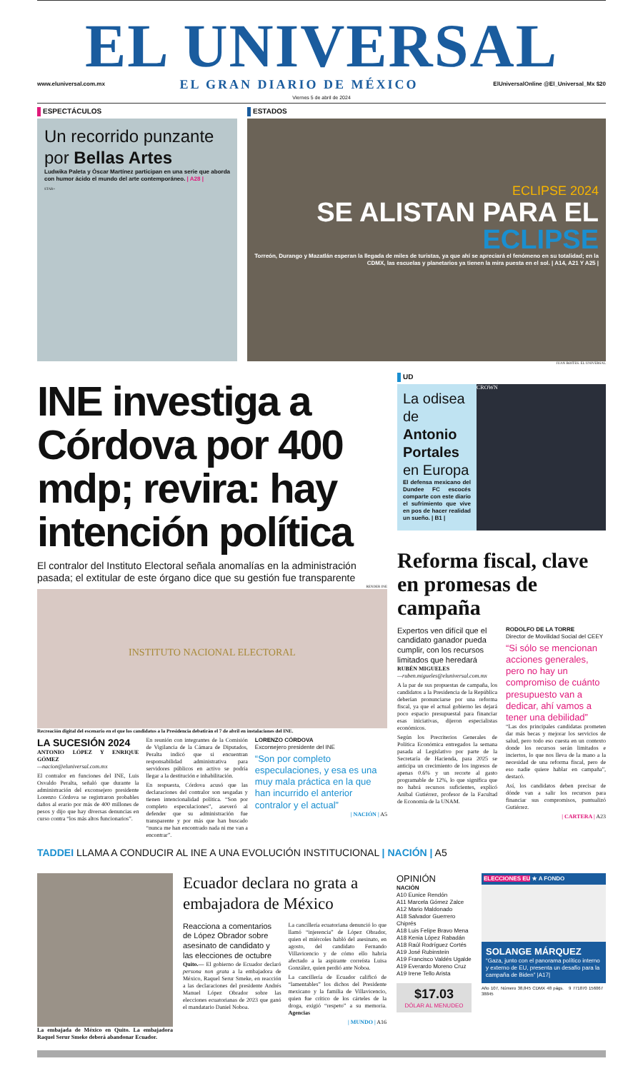EL UNIVERSAL
www.eluniversal.com.mx EL GRAN DIARIO DE MÉXICO ElUniversalOnline @El_Universal_Mx $20
Viernes 5 de abril de 2024
ESPECTÁCULOS
Un recorrido punzante por Bellas Artes
Ludwika Paleta y Óscar Martínez participan en una serie que aborda con humor ácido el mundo del arte contemporáneo. | A28 |
STAR+
ESTADOS
ECLIPSE 2024
SE ALISTAN PARA EL ECLIPSE
Torreón, Durango y Mazatlán esperan la llegada de miles de turistas, ya que ahí se apreciará el fenómeno en su totalidad; en la CDMX, las escuelas y planetarios ya tienen la mira puesta en el sol. | A14, A21 Y A25 |
JUAN BOITES. EL UNIVERSAL
INE investiga a Córdova por 400 mdp; revira: hay intención política
El contralor del Instituto Electoral señala anomalías en la administración pasada; el extitular de este órgano dice que su gestión fue transparente
RENDER INE
INSTITUTO NACIONAL ELECTORAL
Recreación digital del escenario en el que los candidatos a la Presidencia debatirán el 7 de abril en instalaciones del INE.
LA SUCESIÓN 2024
ANTONIO LÓPEZ Y ENRIQUE GÓMEZ
—nacion@eluniversal.com.mx
El contralor en funciones del INE, Luis Osvaldo Peralta, señaló que durante la administración del exconsejero presidente Lorenzo Córdova se registraron probables daños al erario por más de 400 millones de pesos y dijo que hay diversas denuncias en curso contra “los más altos funcionarios”.
En reunión con integrantes de la Comisión de Vigilancia de la Cámara de Diputados, Peralta indicó que si encuentran responsabilidad administrativa para servidores públicos en activo se podría llegar a la destitución e inhabilitación.
En respuesta, Córdova acusó que las declaraciones del contralor son sesgadas y tienen intencionalidad política. “Son por completo especulaciones”, aseveró al defender que su administración fue transparente y por más que han buscado “nunca me han encontrado nada ni me van a encontrar”.
LORENZO CÓRDOVA
Exconsejero presidente del INE
“Son por completo especulaciones, y esa es una muy mala práctica en la que han incurrido el anterior contralor y el actual”
| NACIÓN | A5
UD
La odisea de Antonio Portales en Europa
El defensa mexicano del Dundee FC escocés comparte con este diario el sufrimiento que vive en pos de hacer realidad un sueño. | B1 |
CROWN
Reforma fiscal, clave en promesas de campaña
Expertos ven difícil que el candidato ganador pueda cumplir, con los recursos limitados que heredará
RUBÉN MIGUELES
—ruben.migueles@eluniversal.com.mx
A la par de sus propuestas de campaña, los candidatos a la Presidencia de la República deberían pronunciarse por una reforma fiscal, ya que el actual gobierno les dejará poco espacio presupuestal para financiar esas iniciativas, dijeron especialistas económicos.
Según los Precriterios Generales de Política Económica entregados la semana pasada al Legislativo por parte de la Secretaría de Hacienda, para 2025 se anticipa un crecimiento de los ingresos de apenas 0.6% y un recorte al gasto programable de 12%, lo que significa que no habrá recursos suficientes, explicó Aníbal Gutiérrez, profesor de la Facultad de Economía de la UNAM.
RODOLFO DE LA TORRE
Director de Movilidad Social del CEEY
“Si sólo se mencionan acciones generales, pero no hay un compromiso de cuánto presupuesto van a dedicar, ahí vamos a tener una debilidad”
“Las dos principales candidatas prometen dar más becas y mejorar los servicios de salud, pero todo eso cuesta en un contexto donde los recursos serán limitados e inciertos, lo que nos lleva de la mano a la necesidad de una reforma fiscal, pero de eso nadie quiere hablar en campaña”, destacó.
Así, los candidatos deben precisar de dónde van a salir los recursos para financiar sus compromisos, puntualizó Gutiérrez.
| CARTERA | A23
TADDEI LLAMA A CONDUCIR AL INE A UNA EVOLUCIÓN INSTITUCIONAL | NACIÓN | A5
La embajada de México en Quito. La embajadora Raquel Serur Smeke deberá abandonar Ecuador.
Ecuador declara no grata a embajadora de México
Reacciona a comentarios de López Obrador sobre asesinato de candidato y las elecciones de octubre
Quito.— El gobierno de Ecuador declaró persona non grata a la embajadora de México, Raquel Serur Smeke, en reacción a las declaraciones del presidente Andrés Manuel López Obrador sobre las elecciones ecuatorianas de 2023 que ganó el mandatario Daniel Noboa.
La cancillería ecuatoriana denunció lo que llamó “injerencia” de López Obrador, quien el miércoles habló del asesinato, en agosto, del candidato Fernando Villavicencio y de cómo ello habría afectado a la aspirante correísta Luisa González, quien perdió ante Noboa.
La cancillería de Ecuador calificó de “lamentables” los dichos del Presidente mexicano y la familia de Villavicencio, quien fue crítico de los cárteles de la droga, exigió “respeto” a su memoria. Agencias
| MUNDO | A16
OPINIÓN
NACIÓN
A10 Eunice Rendón
A11 Marcela Gómez Zalce
A12 Mario Maldonado
A18 Salvador Guerrero Chiprés
A18 Luis Felipe Bravo Mena
A18 Kenia López Rabadán
A18 Raúl Rodríguez Cortés
A19 José Rubinstein
A19 Francisco Valdés Ugalde
A19 Everardo Moreno Cruz
A19 Irene Tello Arista
$17.03
DÓLAR AL MENUDEO
ELECCIONES EU ★ A FONDO
SOLANGE MÁRQUEZ
“Gaza, junto con el panorama político interno y externo de EU, presenta un desafío para la campaña de Biden” |A17|
Año 107, Número 38,845 CDMX 48 págs. 9 771870 156067 38845